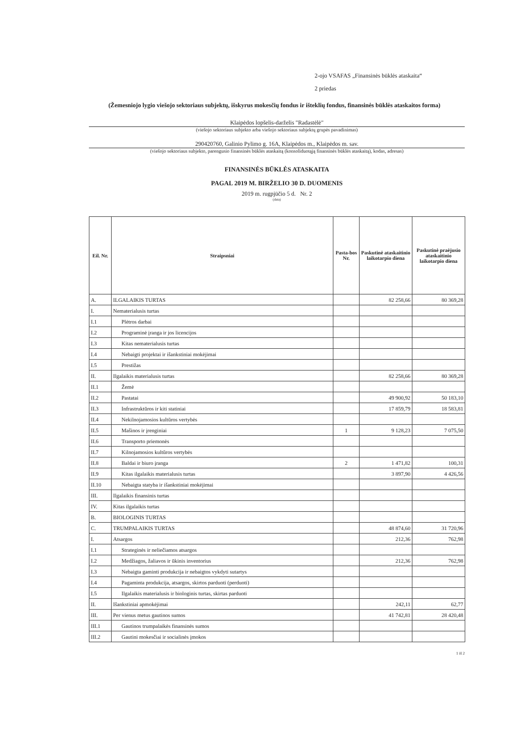2-ojo VSAFAS „Finansinės būklės ataskaita“
2 priedas
(Žemesniojo lygio viešojo sektoriaus subjektų, išskyrus mokesčių fondus ir išteklių fondus, finansinės būklės ataskaitos forma)
Klaipėdos lopšelis-darželis "Radastėlė"
(viešojo sektoriaus subjekto arba viešojo sektoriaus subjektų grupės pavadinimas)
290420760, Galinio Pylimo g. 16A, Klaipėdos m., Klaipėdos m. sav.
(viešojo sektoriaus subjekto, parengusio finansinės būklės ataskaitą (konsoliduotąją finansinės būklės ataskaitą), kodas, adresas)
FINANSINĖS BŪKLĖS ATASKAITA
PAGAL 2019 M. BIRŽELIO 30 D. DUOMENIS
2019 m. rugpjūčio 5 d. Nr. 2
(data)
| Eil. Nr. | Straipsniai | Pasta-bos Nr. | Paskutinė ataskaitinio laikotarpio diena | Paskutinė praėjusio ataskaitinio laikotarpio diena |
| --- | --- | --- | --- | --- |
| A. | ILGALAIKIS TURTAS | | 82 258,66 | 80 369,28 |
| I. | Nematerialusis turtas | | | |
| I.1 | Plėtros darbai | | | |
| I.2 | Programinė įranga ir jos licencijos | | | |
| I.3 | Kitas nematerialusis turtas | | | |
| I.4 | Nebaigti projektai ir išankstiniai mokėjimai | | | |
| I.5 | Prestižas | | | |
| II. | Ilgalaikis materialusis turtas | | 82 258,66 | 80 369,28 |
| II.1 | Žemė | | | |
| II.2 | Pastatai | | 49 900,92 | 50 183,10 |
| II.3 | Infrastruktūros ir kiti statiniai | | 17 859,79 | 18 583,81 |
| II.4 | Nekilnojamosios kultūros vertybės | | | |
| II.5 | Mašinos ir įrenginiai | 1 | 9 128,23 | 7 075,50 |
| II.6 | Transporto priemonės | | | |
| II.7 | Kilnojamosios kultūros vertybės | | | |
| II.8 | Baldai ir biuro įranga | 2 | 1 471,82 | 100,31 |
| II.9 | Kitas ilgalaikis materialusis turtas | | 3 897,90 | 4 426,56 |
| II.10 | Nebaigta statyba ir išankstiniai mokėjimai | | | |
| III. | Ilgalaikis finansinis turtas | | | |
| IV. | Kitas ilgalaikis turtas | | | |
| B. | BIOLOGINIS TURTAS | | | |
| C. | TRUMPALAIKIS TURTAS | | 48 874,60 | 31 720,96 |
| I. | Atsargos | | 212,36 | 762,98 |
| I.1 | Strateginės ir neliečiamos atsargos | | | |
| I.2 | Medžiagos, žaliavos ir ūkinis inventorius | | 212,36 | 762,98 |
| I.3 | Nebaigta gaminti produkcija ir nebaigtos vykdyti sutartys | | | |
| I.4 | Pagaminta produkcija, atsargos, skirtos parduoti (perduoti) | | | |
| I.5 | Ilgalaikis materialusis ir biologinis turtas, skirtas parduoti | | | |
| II. | Išankstiniai apmokėjimai | | 242,11 | 62,77 |
| III. | Per vienus metus gautinos sumos | | 41 742,81 | 28 420,48 |
| III.1 | Gautinos trumpalaikės finansinės sumos | | | |
| III.2 | Gautini mokesčiai ir socialinės įmokos | | | |
1 iš 2